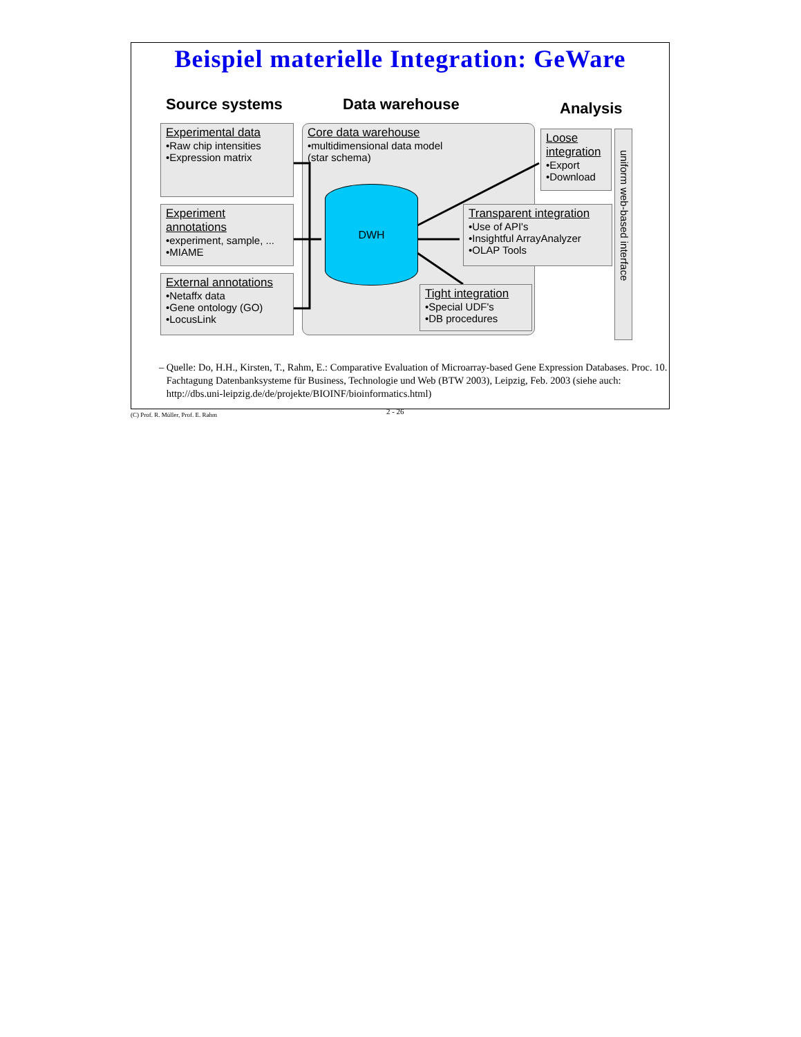Beispiel materielle Integration: GeWare
Source systems Data warehouse Analysis
Experimental data
•Raw chip intensities
•Expression matrix
Experiment annotations
•experiment, sample, ...
•MIAME
External annotations
•Netaffx data
•Gene ontology (GO)
•LocusLink
Core data warehouse
•multidimensional data model
(star schema)
DWH
Loose integration
•Export
•Download
Transparent integration
•Use of API's
•Insightful ArrayAnalyzer
•OLAP Tools
Tight integration
•Special UDF's
•DB procedures
uniform web-based interface
– Quelle: Do, H.H., Kirsten, T., Rahm, E.: Comparative Evaluation of Microarray-based Gene Expression Databases. Proc. 10. Fachtagung Datenbanksysteme für Business, Technologie und Web (BTW 2003), Leipzig, Feb. 2003 (siehe auch: http://dbs.uni-leipzig.de/de/projekte/BIOINF/bioinformatics.html)
(C) Prof. R. Müller, Prof. E. Rahm 2 - 26